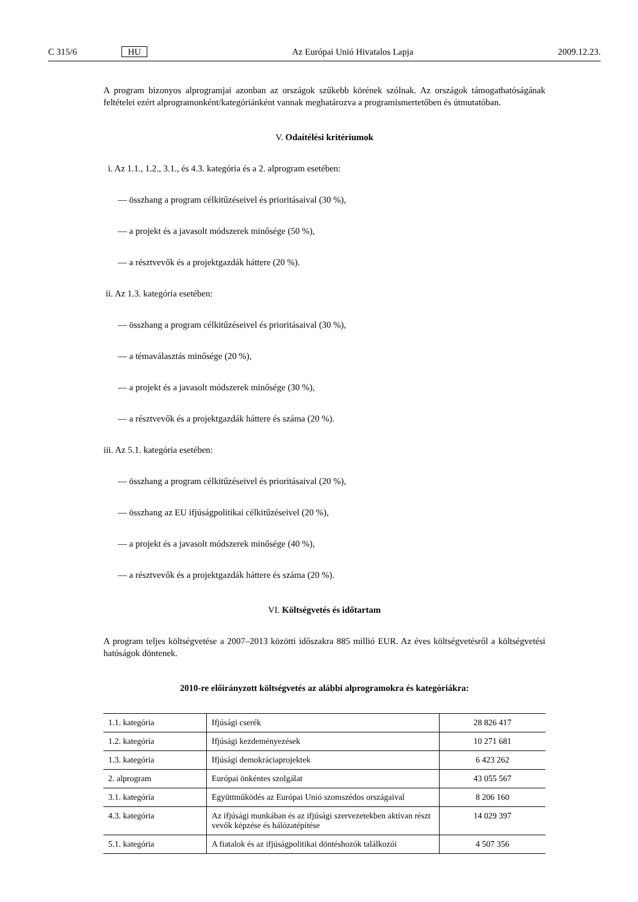C 315/6 HU Az Európai Unió Hivatalos Lapja 2009.12.23.
A program bizonyos alprogramjai azonban az országok szűkebb körének szólnak. Az országok támogathatóságának feltételei ezért alprogramonként/kategóriánként vannak meghatározva a programismertetőben és útmutatóban.
V. Odaítélési kritériumok
i. Az 1.1., 1.2., 3.1., és 4.3. kategória és a 2. alprogram esetében:
— összhang a program célkitűzéseivel és prioritásaival (30 %),
— a projekt és a javasolt módszerek minősége (50 %),
— a résztvevők és a projektgazdák háttere (20 %).
ii. Az 1.3. kategória esetében:
— összhang a program célkitűzéseivel és prioritásaival (30 %),
— a témaválasztás minősége (20 %),
— a projekt és a javasolt módszerek minősége (30 %),
— a résztvevők és a projektgazdák háttere és száma (20 %).
iii. Az 5.1. kategória esetében:
— összhang a program célkitűzéseivel és prioritásaival (20 %),
— összhang az EU ifjúságpolitikai célkitűzéseivel (20 %),
— a projekt és a javasolt módszerek minősége (40 %),
— a résztvevők és a projektgazdák háttere és száma (20 %).
VI. Költségvetés és időtartam
A program teljes költségvetése a 2007–2013 közötti időszakra 885 millió EUR. Az éves költségvetésről a költségvetési hatóságok döntenek.
2010-re előirányzott költségvetés az alábbi alprogramokra és kategóriákra:
| 1.1. kategória | Ifjúsági cserék | 28 826 417 |
| 1.2. kategória | Ifjúsági kezdeményezések | 10 271 681 |
| 1.3. kategória | Ifjúsági demokráciaprojektek | 6 423 262 |
| 2. alprogram | Európai önkéntes szolgálat | 43 055 567 |
| 3.1. kategória | Együttműködés az Európai Unió szomszédos országaival | 8 206 160 |
| 4.3. kategória | Az ifjúsági munkában és az ifjúsági szervezetekben aktívan részt vevők képzése és hálózatépítése | 14 029 397 |
| 5.1. kategória | A fiatalok és az ifjúságpolitikai döntéshozók találkozói | 4 507 356 |